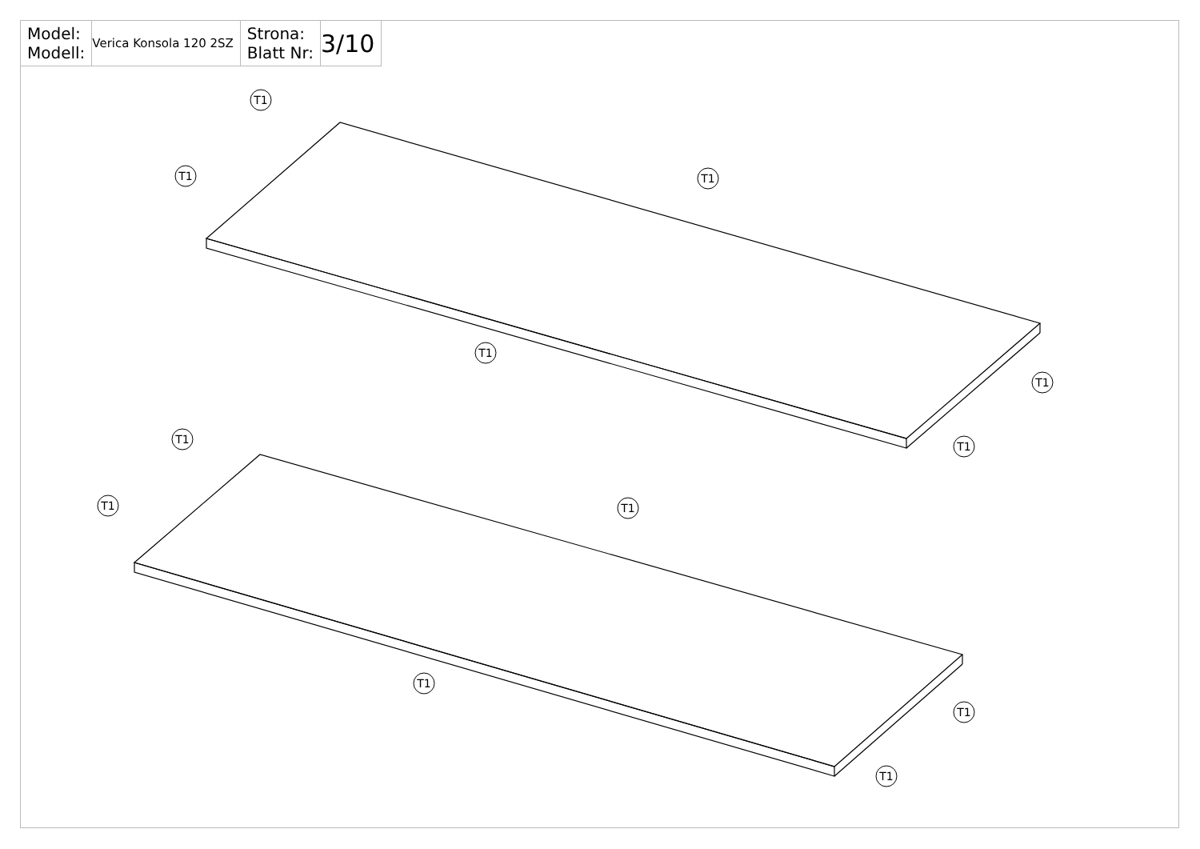| Model: Modell: | Verica Konsola 120 2SZ | Strona: Blatt Nr: | 3/10 |
T1
T1
T1
T1
T1
T1
T1
T1
T1
T1
T1
T1